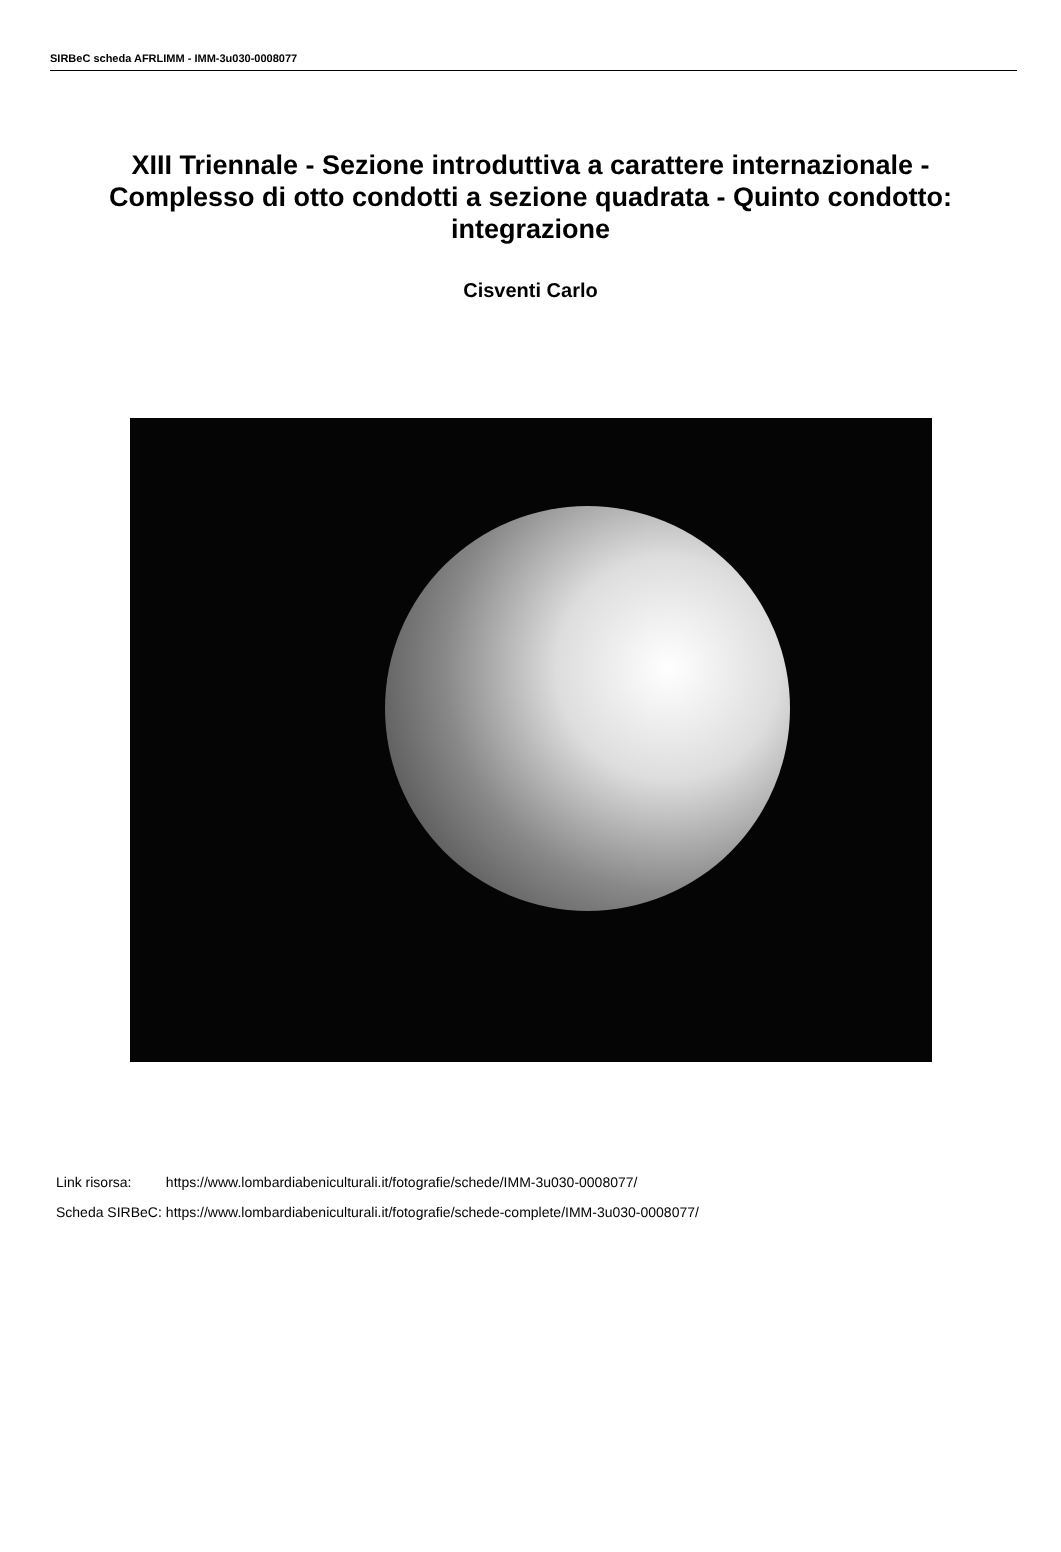SIRBeC scheda AFRLIMM - IMM-3u030-0008077
XIII Triennale - Sezione introduttiva a carattere internazionale - Complesso di otto condotti a sezione quadrata - Quinto condotto: integrazione
Cisventi Carlo
| Link risorsa: | https://www.lombardiabeniculturali.it/fotografie/schede/IMM-3u030-0008077/ |
| Scheda SIRBeC: | https://www.lombardiabeniculturali.it/fotografie/schede-complete/IMM-3u030-0008077/ |